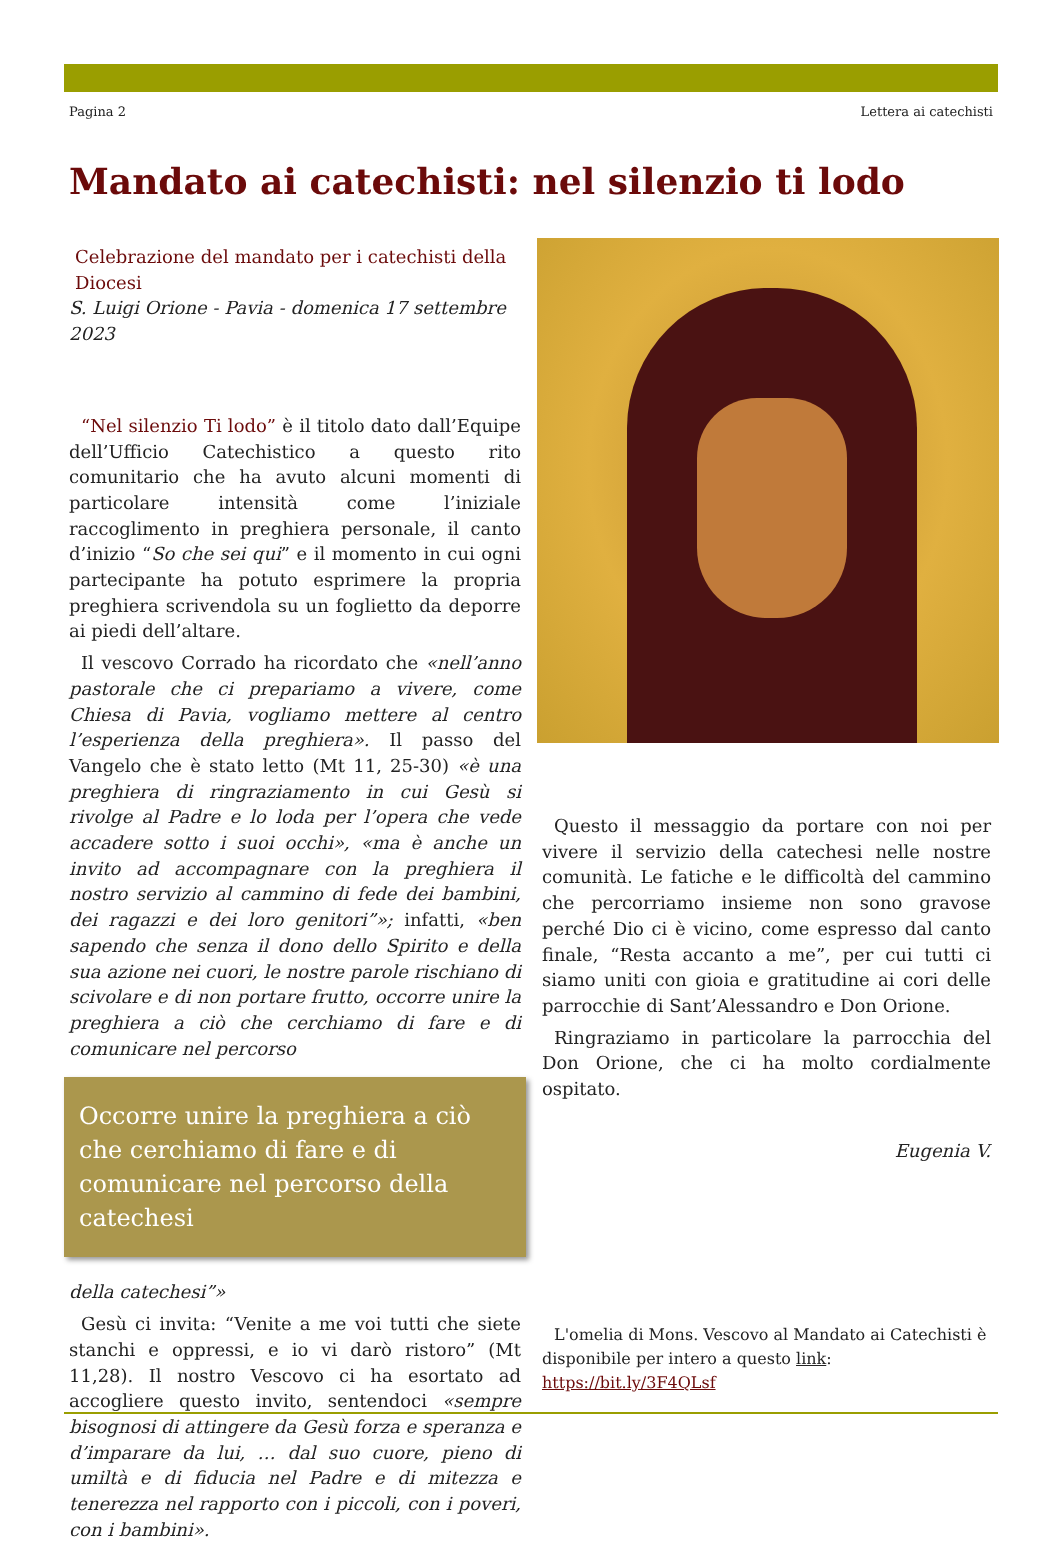Pagina 2 Lettera ai catechisti
Mandato ai catechisti: nel silenzio ti lodo
Celebrazione del mandato per i catechisti della Diocesi
S. Luigi Orione - Pavia - domenica 17 settembre 2023
“Nel silenzio Ti lodo” è il titolo dato dall’Equipe dell’Ufficio Catechistico a questo rito comunitario che ha avuto alcuni momenti di particolare intensità come l’iniziale raccoglimento in preghiera personale, il canto d’inizio “So che sei qui” e il momento in cui ogni partecipante ha potuto esprimere la propria preghiera scrivendola su un foglietto da deporre ai piedi dell’altare.
Il vescovo Corrado ha ricordato che «nell’anno pastorale che ci prepariamo a vivere, come Chiesa di Pavia, vogliamo mettere al centro l’esperienza della preghiera». Il passo del Vangelo che è stato letto (Mt 11, 25-30) «è una preghiera di ringraziamento in cui Gesù si rivolge al Padre e lo loda per l’opera che vede accadere sotto i suoi occhi», «ma è anche un invito ad accompagnare con la preghiera il nostro servizio al cammino di fede dei bambini, dei ragazzi e dei loro genitori”»; infatti, «ben sapendo che senza il dono dello Spirito e della sua azione nei cuori, le nostre parole rischiano di scivolare e di non portare frutto, occorre unire la preghiera a ciò che cerchiamo di fare e di comunicare nel percorso
Occorre unire la preghiera a ciò che cerchiamo di fare e di comunicare nel percorso della catechesi
della catechesi”»
Gesù ci invita: “Venite a me voi tutti che siete stanchi e oppressi, e io vi darò ristoro” (Mt 11,28). Il nostro Vescovo ci ha esortato ad accogliere questo invito, sentendoci «sempre bisognosi di attingere da Gesù forza e speranza e d’imparare da lui, … dal suo cuore, pieno di umiltà e di fiducia nel Padre e di mitezza e tenerezza nel rapporto con i piccoli, con i poveri, con i bambini».
Questo il messaggio da portare con noi per vivere il servizio della catechesi nelle nostre comunità. Le fatiche e le difficoltà del cammino che percorriamo insieme non sono gravose perché Dio ci è vicino, come espresso dal canto finale, “Resta accanto a me”, per cui tutti ci siamo uniti con gioia e gratitudine ai cori delle parrocchie di Sant’Alessandro e Don Orione.
Ringraziamo in particolare la parrocchia del Don Orione, che ci ha molto cordialmente ospitato.
Eugenia V.
L'omelia di Mons. Vescovo al Mandato ai Catechisti è disponibile per intero a questo link:
https://bit.ly/3F4QLsf